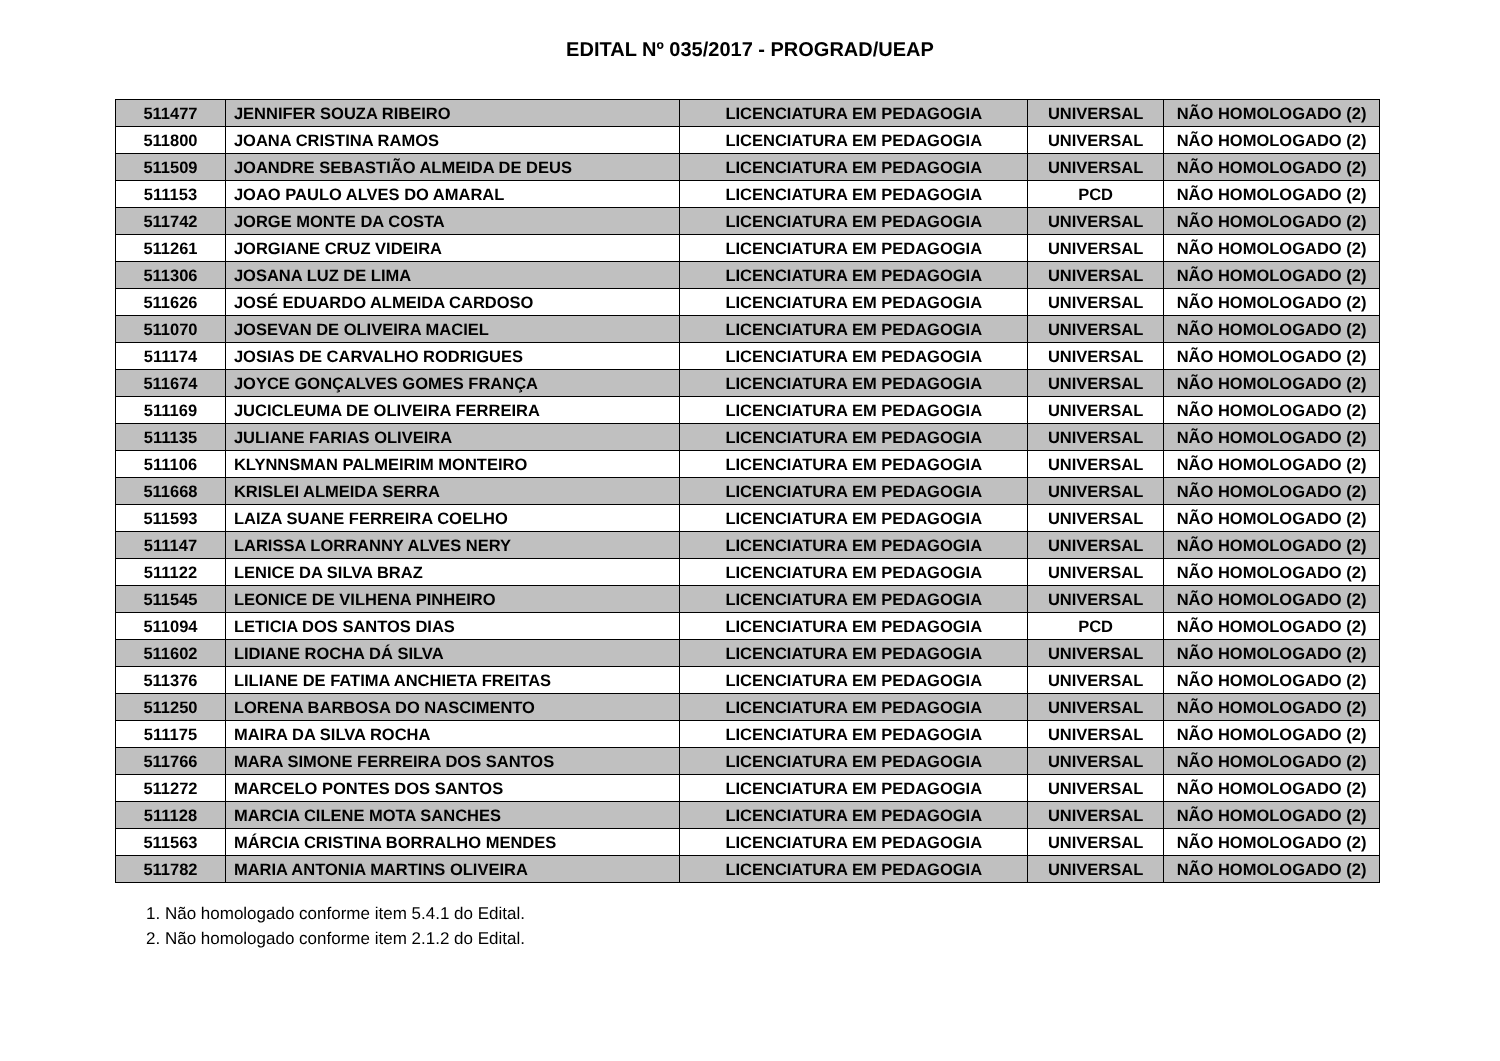EDITAL Nº 035/2017 - PROGRAD/UEAP
| 511477 | JENNIFER SOUZA RIBEIRO | LICENCIATURA EM PEDAGOGIA | UNIVERSAL | NÃO HOMOLOGADO (2) |
| 511800 | JOANA CRISTINA RAMOS | LICENCIATURA EM PEDAGOGIA | UNIVERSAL | NÃO HOMOLOGADO (2) |
| 511509 | JOANDRE SEBASTIÃO ALMEIDA DE DEUS | LICENCIATURA EM PEDAGOGIA | UNIVERSAL | NÃO HOMOLOGADO (2) |
| 511153 | JOAO PAULO ALVES DO AMARAL | LICENCIATURA EM PEDAGOGIA | PCD | NÃO HOMOLOGADO (2) |
| 511742 | JORGE MONTE DA COSTA | LICENCIATURA EM PEDAGOGIA | UNIVERSAL | NÃO HOMOLOGADO (2) |
| 511261 | JORGIANE CRUZ VIDEIRA | LICENCIATURA EM PEDAGOGIA | UNIVERSAL | NÃO HOMOLOGADO (2) |
| 511306 | JOSANA LUZ DE LIMA | LICENCIATURA EM PEDAGOGIA | UNIVERSAL | NÃO HOMOLOGADO (2) |
| 511626 | JOSÉ EDUARDO ALMEIDA CARDOSO | LICENCIATURA EM PEDAGOGIA | UNIVERSAL | NÃO HOMOLOGADO (2) |
| 511070 | JOSEVAN DE OLIVEIRA MACIEL | LICENCIATURA EM PEDAGOGIA | UNIVERSAL | NÃO HOMOLOGADO (2) |
| 511174 | JOSIAS DE CARVALHO RODRIGUES | LICENCIATURA EM PEDAGOGIA | UNIVERSAL | NÃO HOMOLOGADO (2) |
| 511674 | JOYCE GONÇALVES GOMES FRANÇA | LICENCIATURA EM PEDAGOGIA | UNIVERSAL | NÃO HOMOLOGADO (2) |
| 511169 | JUCICLEUMA DE OLIVEIRA FERREIRA | LICENCIATURA EM PEDAGOGIA | UNIVERSAL | NÃO HOMOLOGADO (2) |
| 511135 | JULIANE FARIAS OLIVEIRA | LICENCIATURA EM PEDAGOGIA | UNIVERSAL | NÃO HOMOLOGADO (2) |
| 511106 | KLYNNSMAN PALMEIRIM MONTEIRO | LICENCIATURA EM PEDAGOGIA | UNIVERSAL | NÃO HOMOLOGADO (2) |
| 511668 | KRISLEI ALMEIDA SERRA | LICENCIATURA EM PEDAGOGIA | UNIVERSAL | NÃO HOMOLOGADO (2) |
| 511593 | LAIZA SUANE FERREIRA COELHO | LICENCIATURA EM PEDAGOGIA | UNIVERSAL | NÃO HOMOLOGADO (2) |
| 511147 | LARISSA LORRANNY ALVES NERY | LICENCIATURA EM PEDAGOGIA | UNIVERSAL | NÃO HOMOLOGADO (2) |
| 511122 | LENICE DA SILVA BRAZ | LICENCIATURA EM PEDAGOGIA | UNIVERSAL | NÃO HOMOLOGADO (2) |
| 511545 | LEONICE DE VILHENA PINHEIRO | LICENCIATURA EM PEDAGOGIA | UNIVERSAL | NÃO HOMOLOGADO (2) |
| 511094 | LETICIA DOS SANTOS DIAS | LICENCIATURA EM PEDAGOGIA | PCD | NÃO HOMOLOGADO (2) |
| 511602 | LIDIANE ROCHA DÁ SILVA | LICENCIATURA EM PEDAGOGIA | UNIVERSAL | NÃO HOMOLOGADO (2) |
| 511376 | LILIANE DE FATIMA ANCHIETA FREITAS | LICENCIATURA EM PEDAGOGIA | UNIVERSAL | NÃO HOMOLOGADO (2) |
| 511250 | LORENA BARBOSA DO NASCIMENTO | LICENCIATURA EM PEDAGOGIA | UNIVERSAL | NÃO HOMOLOGADO (2) |
| 511175 | MAIRA DA SILVA ROCHA | LICENCIATURA EM PEDAGOGIA | UNIVERSAL | NÃO HOMOLOGADO (2) |
| 511766 | MARA SIMONE FERREIRA DOS SANTOS | LICENCIATURA EM PEDAGOGIA | UNIVERSAL | NÃO HOMOLOGADO (2) |
| 511272 | MARCELO PONTES DOS SANTOS | LICENCIATURA EM PEDAGOGIA | UNIVERSAL | NÃO HOMOLOGADO (2) |
| 511128 | MARCIA CILENE MOTA SANCHES | LICENCIATURA EM PEDAGOGIA | UNIVERSAL | NÃO HOMOLOGADO (2) |
| 511563 | MÁRCIA CRISTINA BORRALHO MENDES | LICENCIATURA EM PEDAGOGIA | UNIVERSAL | NÃO HOMOLOGADO (2) |
| 511782 | MARIA ANTONIA MARTINS OLIVEIRA | LICENCIATURA EM PEDAGOGIA | UNIVERSAL | NÃO HOMOLOGADO (2) |
1. Não homologado conforme item 5.4.1 do Edital.
2. Não homologado conforme item 2.1.2 do Edital.